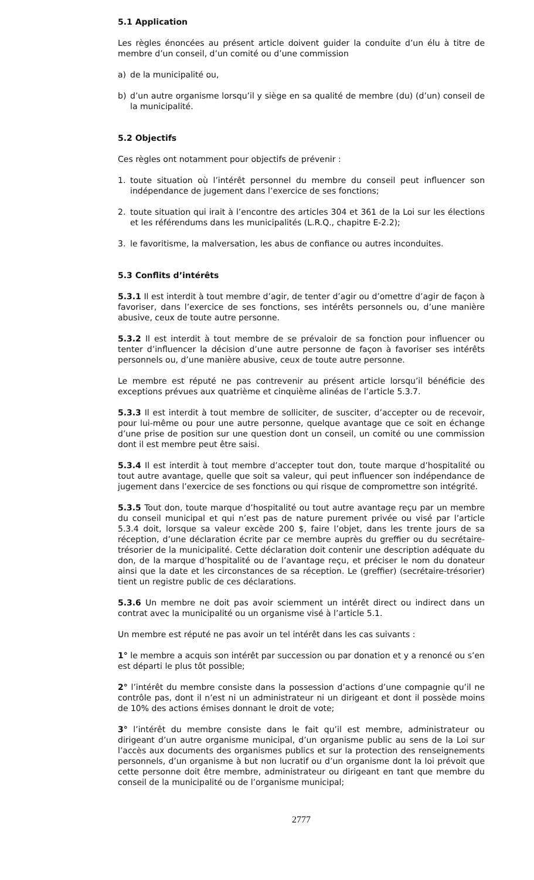5.1 Application
Les règles énoncées au présent article doivent guider la conduite d’un élu à titre de membre d’un conseil, d’un comité ou d’une commission
a) de la municipalité ou,
b) d’un autre organisme lorsqu’il y siège en sa qualité de membre (du) (d’un) conseil de la municipalité.
5.2 Objectifs
Ces règles ont notamment pour objectifs de prévenir :
1. toute situation où l’intérêt personnel du membre du conseil peut influencer son indépendance de jugement dans l’exercice de ses fonctions;
2. toute situation qui irait à l’encontre des articles 304 et 361 de la Loi sur les élections et les référendums dans les municipalités (L.R.Q., chapitre E-2.2);
3. le favoritisme, la malversation, les abus de confiance ou autres inconduites.
5.3 Conflits d’intérêts
5.3.1 Il est interdit à tout membre d’agir, de tenter d’agir ou d’omettre d’agir de façon à favoriser, dans l’exercice de ses fonctions, ses intérêts personnels ou, d’une manière abusive, ceux de toute autre personne.
5.3.2 Il est interdit à tout membre de se prévaloir de sa fonction pour influencer ou tenter d’influencer la décision d’une autre personne de façon à favoriser ses intérêts personnels ou, d’une manière abusive, ceux de toute autre personne.
Le membre est réputé ne pas contrevenir au présent article lorsqu’il bénéficie des exceptions prévues aux quatrième et cinquième alinéas de l’article 5.3.7.
5.3.3 Il est interdit à tout membre de solliciter, de susciter, d’accepter ou de recevoir, pour lui-même ou pour une autre personne, quelque avantage que ce soit en échange d’une prise de position sur une question dont un conseil, un comité ou une commission dont il est membre peut être saisi.
5.3.4 Il est interdit à tout membre d’accepter tout don, toute marque d’hospitalité ou tout autre avantage, quelle que soit sa valeur, qui peut influencer son indépendance de jugement dans l’exercice de ses fonctions ou qui risque de compromettre son intégrité.
5.3.5 Tout don, toute marque d’hospitalité ou tout autre avantage reçu par un membre du conseil municipal et qui n’est pas de nature purement privée ou visé par l’article 5.3.4 doit, lorsque sa valeur excède 200 $, faire l’objet, dans les trente jours de sa réception, d’une déclaration écrite par ce membre auprès du greffier ou du secrétaire-trésorier de la municipalité. Cette déclaration doit contenir une description adéquate du don, de la marque d’hospitalité ou de l’avantage reçu, et préciser le nom du donateur ainsi que la date et les circonstances de sa réception. Le (greffier) (secrétaire-trésorier) tient un registre public de ces déclarations.
5.3.6 Un membre ne doit pas avoir sciemment un intérêt direct ou indirect dans un contrat avec la municipalité ou un organisme visé à l’article 5.1.
Un membre est réputé ne pas avoir un tel intérêt dans les cas suivants :
1° le membre a acquis son intérêt par succession ou par donation et y a renoncé ou s’en est départi le plus tôt possible;
2° l’intérêt du membre consiste dans la possession d’actions d’une compagnie qu’il ne contrôle pas, dont il n’est ni un administrateur ni un dirigeant et dont il possède moins de 10% des actions émises donnant le droit de vote;
3° l’intérêt du membre consiste dans le fait qu’il est membre, administrateur ou dirigeant d’un autre organisme municipal, d’un organisme public au sens de la Loi sur l’accès aux documents des organismes publics et sur la protection des renseignements personnels, d’un organisme à but non lucratif ou d’un organisme dont la loi prévoit que cette personne doit être membre, administrateur ou dirigeant en tant que membre du conseil de la municipalité ou de l’organisme municipal;
2777